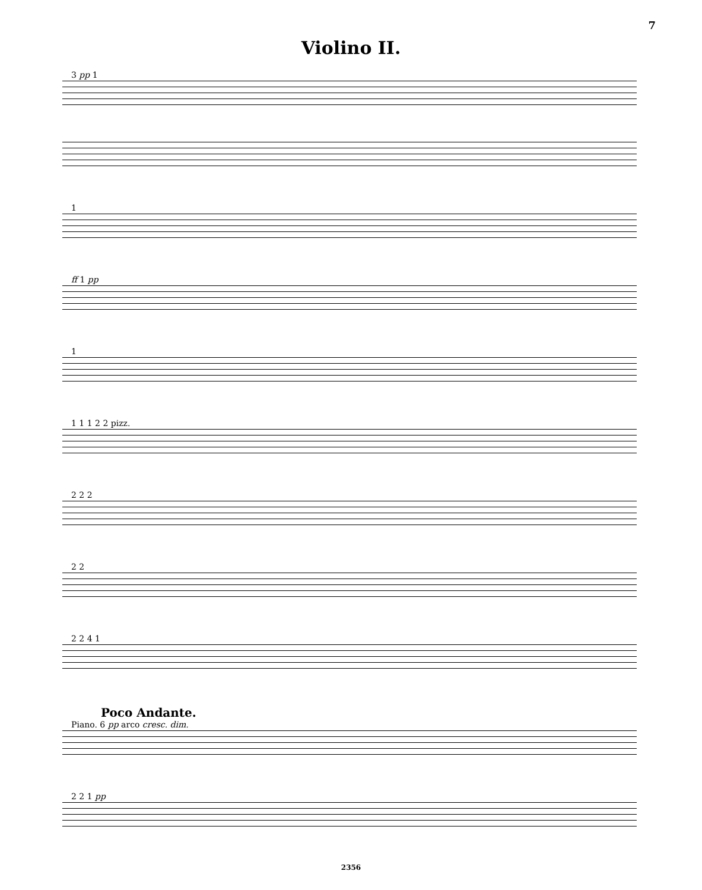7
Violino II.
3 pp 1
1
ff 1 pp
1
1 1 1 2 2 pizz.
2 2 2
2 2
2 2 4 1
Poco Andante.
Piano. 6 pp arco cresc. dim.
2 2 1 pp
2356